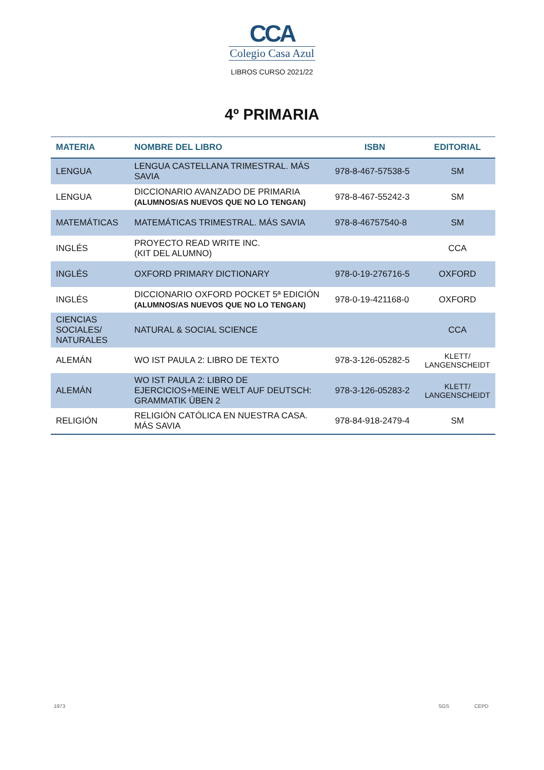CCA
Colegio Casa Azul
LIBROS CURSO 2021/22
4º PRIMARIA
| MATERIA | NOMBRE DEL LIBRO | ISBN | EDITORIAL |
| --- | --- | --- | --- |
| LENGUA | LENGUA CASTELLANA TRIMESTRAL. MÁS SAVIA | 978-8-467-57538-5 | SM |
| LENGUA | DICCIONARIO AVANZADO DE PRIMARIA (ALUMNOS/AS NUEVOS QUE NO LO TENGAN) | 978-8-467-55242-3 | SM |
| MATEMÁTICAS | MATEMÁTICAS TRIMESTRAL. MÁS SAVIA | 978-8-46757540-8 | SM |
| INGLÉS | PROYECTO READ WRITE INC. (KIT DEL ALUMNO) | | CCA |
| INGLÉS | OXFORD PRIMARY DICTIONARY | 978-0-19-276716-5 | OXFORD |
| INGLÉS | DICCIONARIO OXFORD POCKET 5ª EDICIÓN (ALUMNOS/AS NUEVOS QUE NO LO TENGAN) | 978-0-19-421168-0 | OXFORD |
| CIENCIAS SOCIALES/ NATURALES | NATURAL & SOCIAL SCIENCE | | CCA |
| ALEMÁN | WO IST PAULA 2: LIBRO DE TEXTO | 978-3-126-05282-5 | KLETT/ LANGENSCHEIDT |
| ALEMÁN | WO IST PAULA 2: LIBRO DE EJERCICIOS+MEINE WELT AUF DEUTSCH: GRAMMATIK ÜBEN 2 | 978-3-126-05283-2 | KLETT/ LANGENSCHEIDT |
| RELIGIÓN | RELIGIÓN CATÓLICA EN NUESTRA CASA. MÁS SAVIA | 978-84-918-2479-4 | SM |
1973 SGS CEPD